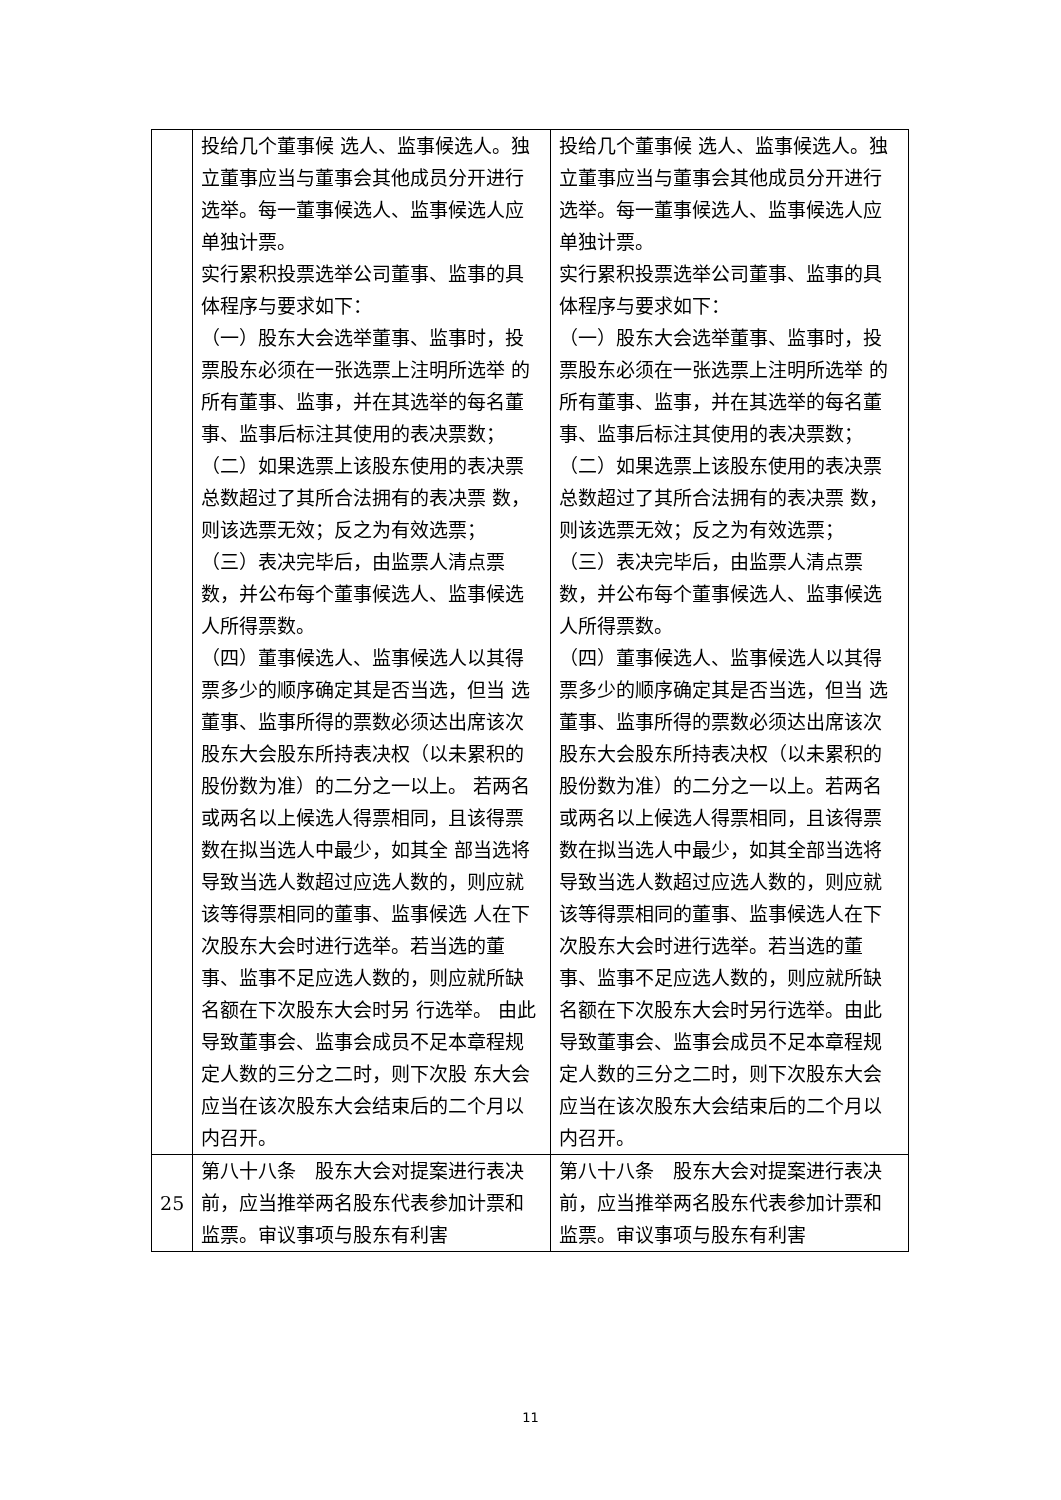| | 投给几个董事候 选人、监事候选人。独立董事应当与董事会其他成员分开进行选举。每一董事候选人、监事候选人应单独计票。 实行累积投票选举公司董事、监事的具体程序与要求如下： （一）股东大会选举董事、监事时，投票股东必须在一张选票上注明所选举 的所有董事、监事，并在其选举的每名董事、监事后标注其使用的表决票数； （二）如果选票上该股东使用的表决票总数超过了其所合法拥有的表决票 数，则该选票无效；反之为有效选票； （三）表决完毕后，由监票人清点票数，并公布每个董事候选人、监事候选 人所得票数。 （四）董事候选人、监事候选人以其得票多少的顺序确定其是否当选，但当 选董事、监事所得的票数必须达出席该次股东大会股东所持表决权（以未累积的 股份数为准）的二分之一以上。 若两名或两名以上候选人得票相同，且该得票数在拟当选人中最少，如其全 部当选将导致当选人数超过应选人数的，则应就该等得票相同的董事、监事候选 人在下次股东大会时进行选举。若当选的董事、监事不足应选人数的，则应就所缺名额在下次股东大会时另 行选举。 由此导致董事会、监事会成员不足本章程规定人数的三分之二时，则下次股 东大会应当在该次股东大会结束后的二个月以内召开。 | 投给几个董事候 选人、监事候选人。独立董事应当与董事会其他成员分开进行选举。每一董事候选人、监事候选人应单独计票。 实行累积投票选举公司董事、监事的具体程序与要求如下： （一）股东大会选举董事、监事时，投票股东必须在一张选票上注明所选举 的所有董事、监事，并在其选举的每名董事、监事后标注其使用的表决票数； （二）如果选票上该股东使用的表决票总数超过了其所合法拥有的表决票 数，则该选票无效；反之为有效选票； （三）表决完毕后，由监票人清点票数，并公布每个董事候选人、监事候选 人所得票数。 （四）董事候选人、监事候选人以其得票多少的顺序确定其是否当选，但当 选董事、监事所得的票数必须达出席该次股东大会股东所持表决权（以未累积的 股份数为准）的二分之一以上。若两名或两名以上候选人得票相同，且该得票数在拟当选人中最少，如其全部当选将导致当选人数超过应选人数的，则应就该等得票相同的董事、监事候选人在下次股东大会时进行选举。若当选的董事、监事不足应选人数的，则应就所缺名额在下次股东大会时另行选举。由此导致董事会、监事会成员不足本章程规定人数的三分之二时，则下次股东大会应当在该次股东大会结束后的二个月以内召开。 |
| 25 | 第八十八条 股东大会对提案进行表决前，应当推举两名股东代表参加计票和监票。审议事项与股东有利害 | 第八十八条 股东大会对提案进行表决前，应当推举两名股东代表参加计票和监票。审议事项与股东有利害 |
11